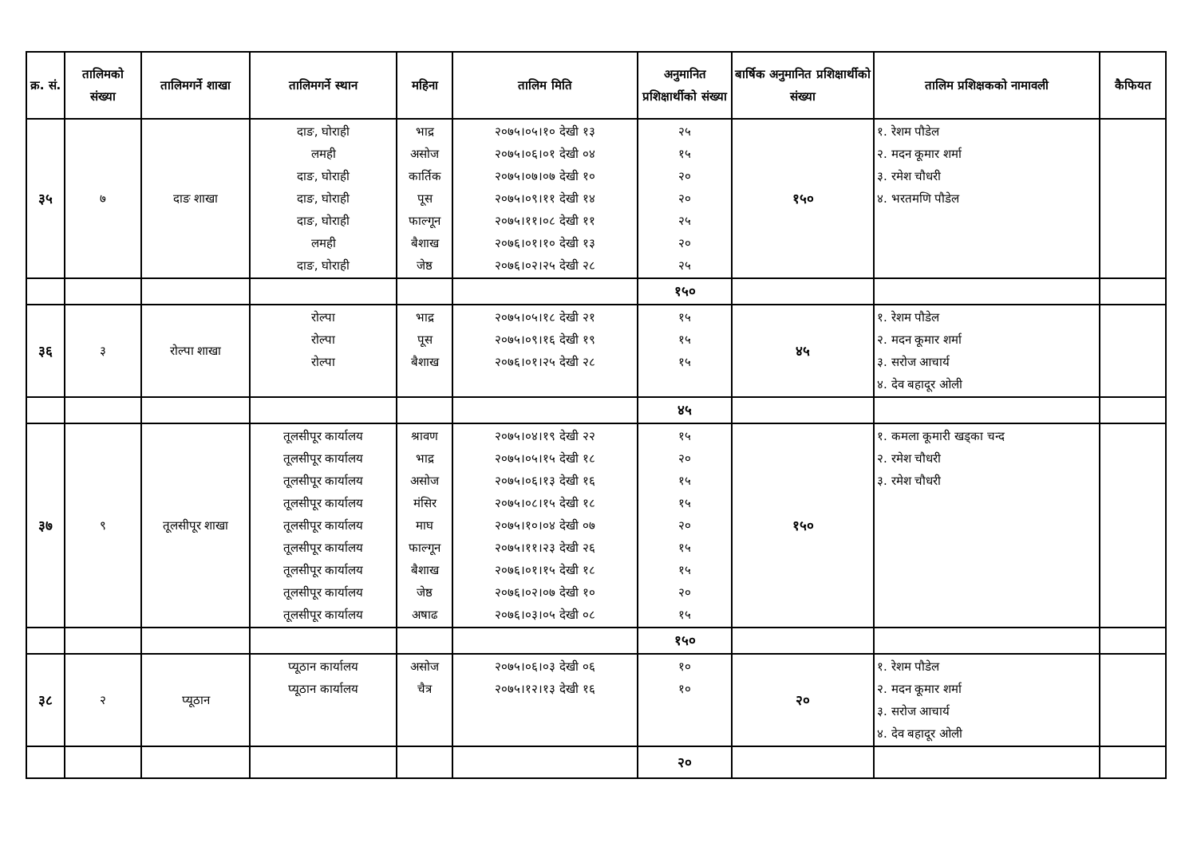| क्र. सं. | तालिमको संख्या | तालिमगर्ने शाखा | तालिमगर्ने स्थान | महिना | तालिम मिति | अनुमानित प्रशिक्षार्थीको संख्या | बार्षिक अनुमानित प्रशिक्षार्थीको संख्या | तालिम प्रशिक्षकको नामावली | कैफियत |
| --- | --- | --- | --- | --- | --- | --- | --- | --- | --- |
| ३५ | ७ | दाङ शाखा | दाङ, घोराही लमही दाङ, घोराही दाङ, घोराही दाङ, घोराही लमही दाङ, घोराही | भाद्र असोज कार्तिक पूस फाल्गून बैशाख जेष्ठ | २०७५।०५।१० देखी १३ २०७५।०६।०१ देखी ०४ २०७५।०७।०७ देखी १० २०७५।०९।११ देखी १४ २०७५।११।०८ देखी ११ २०७६।०१।१० देखी १३ २०७६।०२।२५ देखी २८ | २५ १५ २० २० २५ २० २५ | १५० | १. रेशम पौडेल २. मदन कूमार शर्मा ३. रमेश चौधरी ४. भरतमणि पौडेल | |
| | | | | | | १५० | | | |
| ३६ | ३ | रोल्पा शाखा | रोल्पा रोल्पा रोल्पा | भाद्र पूस बैशाख | २०७५।०५।१८ देखी २१ २०७५।०९।१६ देखी १९ २०७६।०१।२५ देखी २८ | १५ १५ १५ | ४५ | १. रेशम पौडेल २. मदन कूमार शर्मा ३. सरोज आचार्य ४. देव बहादूर ओली | |
| | | | | | | ४५ | | | |
| ३७ | ९ | तूलसीपूर शाखा | तूलसीपूर कार्यालय तूलसीपूर कार्यालय तूलसीपूर कार्यालय तूलसीपूर कार्यालय तूलसीपूर कार्यालय तूलसीपूर कार्यालय तूलसीपूर कार्यालय तूलसीपूर कार्यालय तूलसीपूर कार्यालय | श्रावण भाद्र असोज मंसिर माघ फाल्गून बैशाख जेष्ठ अषाढ | २०७५।०४।१९ देखी २२ २०७५।०५।१५ देखी १८ २०७५।०६।१३ देखी १६ २०७५।०८।१५ देखी १८ २०७५।१०।०४ देखी ०७ २०७५।११।२३ देखी २६ २०७६।०१।१५ देखी १८ २०७६।०२।०७ देखी १० २०७६।०३।०५ देखी ०८ | १५ २० १५ १५ २० १५ १५ २० १५ | १५० | १. कमला कूमारी खड्का चन्द २. रमेश चौधरी ३. रमेश चौधरी | |
| | | | | | | १५० | | | |
| ३८ | २ | प्यूठान | प्यूठान कार्यालय प्यूठान कार्यालय | असोज चैत्र | २०७५।०६।०३ देखी ०६ २०७५।१२।१३ देखी १६ | १० १० | २० | १. रेशम पौडेल २. मदन कूमार शर्मा ३. सरोज आचार्य ४. देव बहादूर ओली | |
| | | | | | | २० | | | |